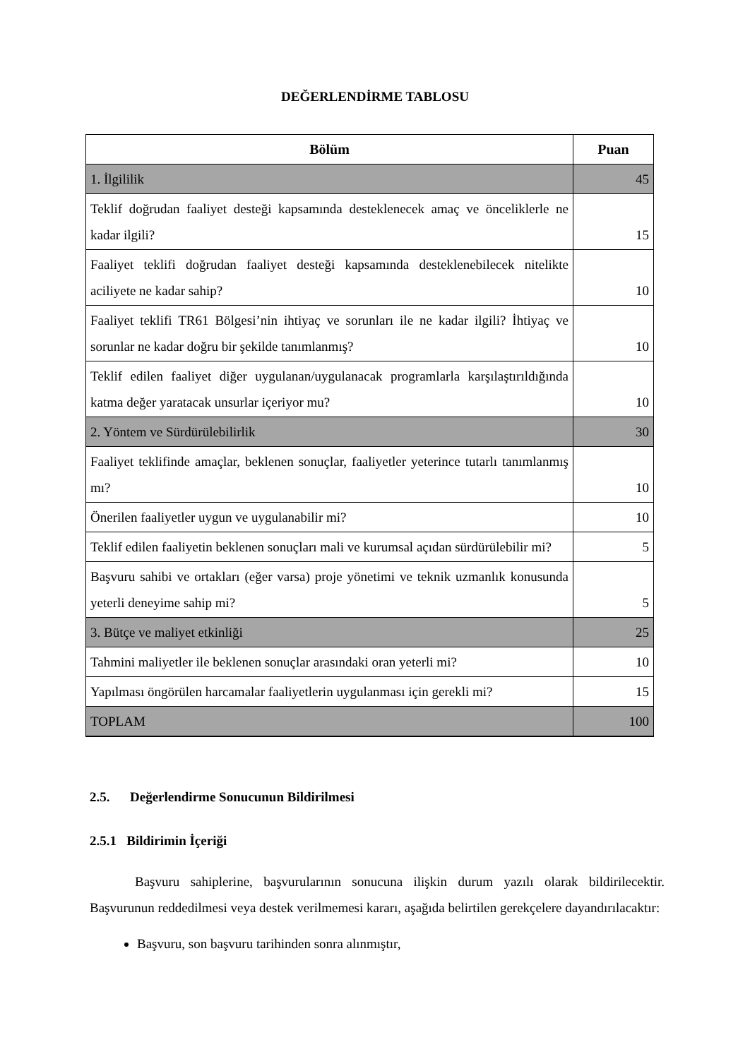DEĞERLENDİRME TABLOSU
| Bölüm | Puan |
| --- | --- |
| 1. İlgililik | 45 |
| Teklif doğrudan faaliyet desteği kapsamında desteklenecek amaç ve önceliklerle ne kadar ilgili? | 15 |
| Faaliyet teklifi doğrudan faaliyet desteği kapsamında desteklenebilecek nitelikte aciliyete ne kadar sahip? | 10 |
| Faaliyet teklifi TR61 Bölgesi’nin ihtiyaç ve sorunları ile ne kadar ilgili? İhtiyaç ve sorunlar ne kadar doğru bir şekilde tanımlanmış? | 10 |
| Teklif edilen faaliyet diğer uygulanan/uygulanacak programlarla karşılaştırıldığında katma değer yaratacak unsurlar içeriyor mu? | 10 |
| 2. Yöntem ve Sürdürülebilirlik | 30 |
| Faaliyet teklifinde amaçlar, beklenen sonuçlar, faaliyetler yeterince tutarlı tanımlanmış mı? | 10 |
| Önerilen faaliyetler uygun ve uygulanabilir mi? | 10 |
| Teklif edilen faaliyetin beklenen sonuçları mali ve kurumsal açıdan sürdürülebilir mi? | 5 |
| Başvuru sahibi ve ortakları (eğer varsa) proje yönetimi ve teknik uzmanlık konusunda yeterli deneyime sahip mi? | 5 |
| 3. Bütçe ve maliyet etkinliği | 25 |
| Tahmini maliyetler ile beklenen sonuçlar arasındaki oran yeterli mi? | 10 |
| Yapılması öngörülen harcamalar faaliyetlerin uygulanması için gerekli mi? | 15 |
| TOPLAM | 100 |
2.5. Değerlendirme Sonucunun Bildirilmesi
2.5.1 Bildirimin İçeriği
Başvuru sahiplerine, başvurularının sonucuna ilişkin durum yazılı olarak bildirilecektir. Başvurunun reddedilmesi veya destek verilmemesi kararı, aşağıda belirtilen gerekçelere dayandırılacaktır:
Başvuru, son başvuru tarihinden sonra alınmıştır,